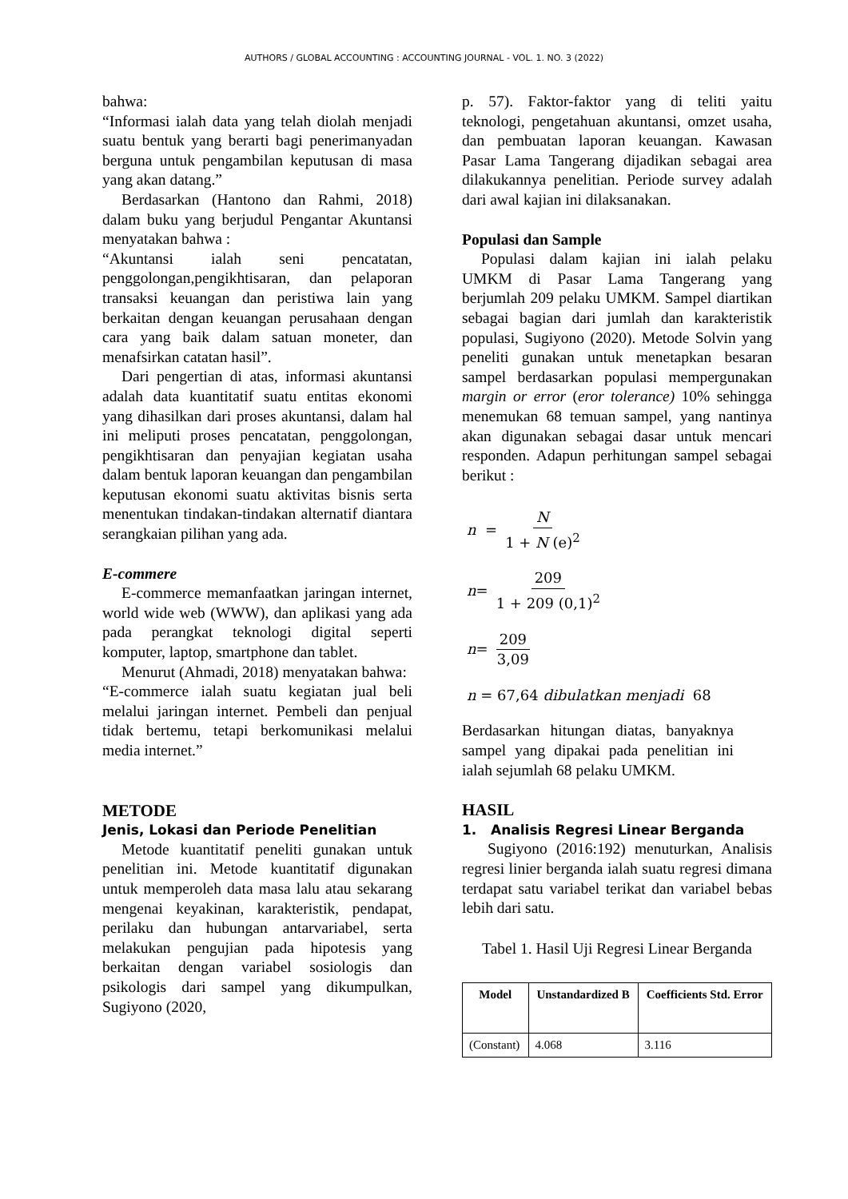AUTHORS / GLOBAL ACCOUNTING : ACCOUNTING JOURNAL - VOL. 1. NO. 3 (2022)
bahwa:
“Informasi ialah data yang telah diolah menjadi suatu bentuk yang berarti bagi penerimanyadan berguna untuk pengambilan keputusan di masa yang akan datang.”
Berdasarkan (Hantono dan Rahmi, 2018) dalam buku yang berjudul Pengantar Akuntansi menyatakan bahwa :
“Akuntansi ialah seni pencatatan, penggolongan,pengikhtisaran, dan pelaporan transaksi keuangan dan peristiwa lain yang berkaitan dengan keuangan perusahaan dengan cara yang baik dalam satuan moneter, dan menafsirkan catatan hasil”.
Dari pengertian di atas, informasi akuntansi adalah data kuantitatif suatu entitas ekonomi yang dihasilkan dari proses akuntansi, dalam hal ini meliputi proses pencatatan, penggolongan, pengikhtisaran dan penyajian kegiatan usaha dalam bentuk laporan keuangan dan pengambilan keputusan ekonomi suatu aktivitas bisnis serta menentukan tindakan-tindakan alternatif diantara serangkaian pilihan yang ada.
E-commere
E-commerce memanfaatkan jaringan internet, world wide web (WWW), dan aplikasi yang ada pada perangkat teknologi digital seperti komputer, laptop, smartphone dan tablet.
Menurut (Ahmadi, 2018) menyatakan bahwa:
“E-commerce ialah suatu kegiatan jual beli melalui jaringan internet. Pembeli dan penjual tidak bertemu, tetapi berkomunikasi melalui media internet.”
METODE
Jenis, Lokasi dan Periode Penelitian
Metode kuantitatif peneliti gunakan untuk penelitian ini. Metode kuantitatif digunakan untuk memperoleh data masa lalu atau sekarang mengenai keyakinan, karakteristik, pendapat, perilaku dan hubungan antarvariabel, serta melakukan pengujian pada hipotesis yang berkaitan dengan variabel sosiologis dan psikologis dari sampel yang dikumpulkan, Sugiyono (2020,
p. 57). Faktor-faktor yang di teliti yaitu teknologi, pengetahuan akuntansi, omzet usaha, dan pembuatan laporan keuangan. Kawasan Pasar Lama Tangerang dijadikan sebagai area dilakukannya penelitian. Periode survey adalah dari awal kajian ini dilaksanakan.
Populasi dan Sample
Populasi dalam kajian ini ialah pelaku UMKM di Pasar Lama Tangerang yang berjumlah 209 pelaku UMKM. Sampel diartikan sebagai bagian dari jumlah dan karakteristik populasi, Sugiyono (2020). Metode Solvin yang peneliti gunakan untuk menetapkan besaran sampel berdasarkan populasi mempergunakan margin or error (eror tolerance) 10% sehingga menemukan 68 temuan sampel, yang nantinya akan digunakan sebagai dasar untuk mencari responden. Adapun perhitungan sampel sebagai berikut :
n = N 1 + N (e)<sup>2</sup>
n = 209 1 + 209 (0,1)<sup>2</sup>
n = 209 3,09
n = 67,64 dibulatkan menjadi 68
Berdasarkan hitungan diatas, banyaknya sampel yang dipakai pada penelitian ini ialah sejumlah 68 pelaku UMKM.
HASIL
1. Analisis Regresi Linear Berganda
Sugiyono (2016:192) menuturkan, Analisis regresi linier berganda ialah suatu regresi dimana terdapat satu variabel terikat dan variabel bebas lebih dari satu.
Tabel 1. Hasil Uji Regresi Linear Berganda
| Model | Unstandardized B | Coefficients Std. Error |
| --- | --- | --- |
| (Constant) | 4.068 | 3.116 |